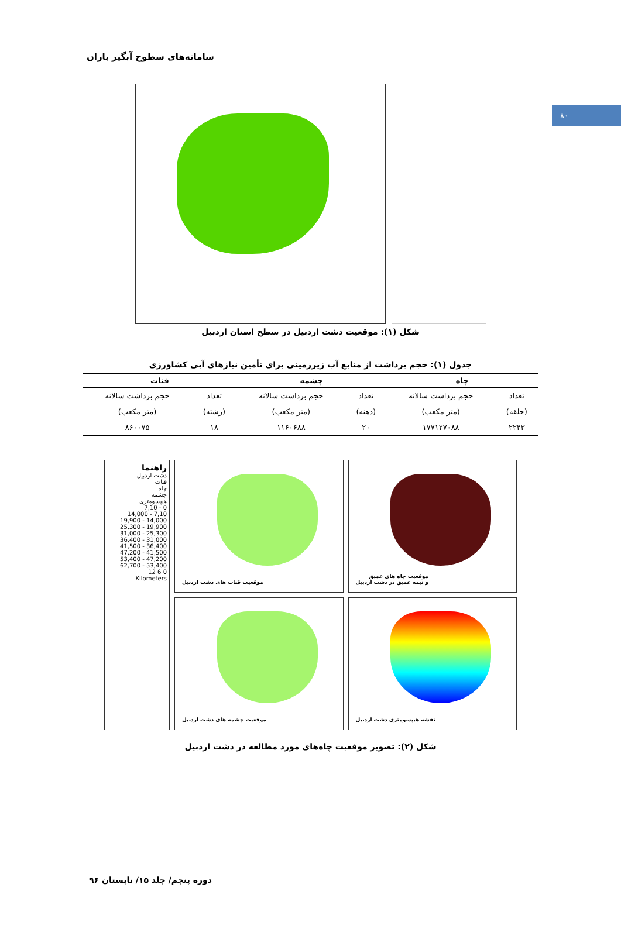۸۰
سامانه‌های سطوح آبگیر باران
شکل (۱): موقعیت دشت اردبیل در سطح استان اردبیل
جدول (۱): حجم برداشت از منابع آب زیرزمینی برای تأمین نیازهای آبی کشاورزی
| چاه | | چشمه | | قنات | |
| --- | --- | --- | --- | --- | --- |
| تعداد | حجم برداشت سالانه | تعداد | حجم برداشت سالانه | تعداد | حجم برداشت سالانه |
| (حلقه) | (متر مکعب) | (دهنه) | (متر مکعب) | (رشته) | (متر مکعب) |
| ۲۲۴۳ | ۱۷۷۱۲۷۰۸۸ | ۲۰ | ۱۱۶۰۶۸۸ | ۱۸ | ۸۶۰۰۷۵ |
راهنما
دشت اردبیل
قنات
چاه
چشمه
هیپسومتری
0 - 7,10
7,10 - 14,000
14,000 - 19,900
19,900 - 25,300
25,300 - 31,000
31,000 - 36,400
36,400 - 41,500
41,500 - 47,200
47,200 - 53,400
53,400 - 62,700
0 6 12
Kilometers
موقعیت قنات های دشت اردبیل
موقعیت چاه های عمیق
و نیمه عمیق در دشت اردبیل
موقعیت چشمه های دشت اردبیل
نقشه هیپسومتری دشت اردبیل
شکل (۲): تصویر موقعیت چاه‌های مورد مطالعه در دشت اردبیل
دوره پنجم/ جلد ۱۵/ تابستان ۹۶